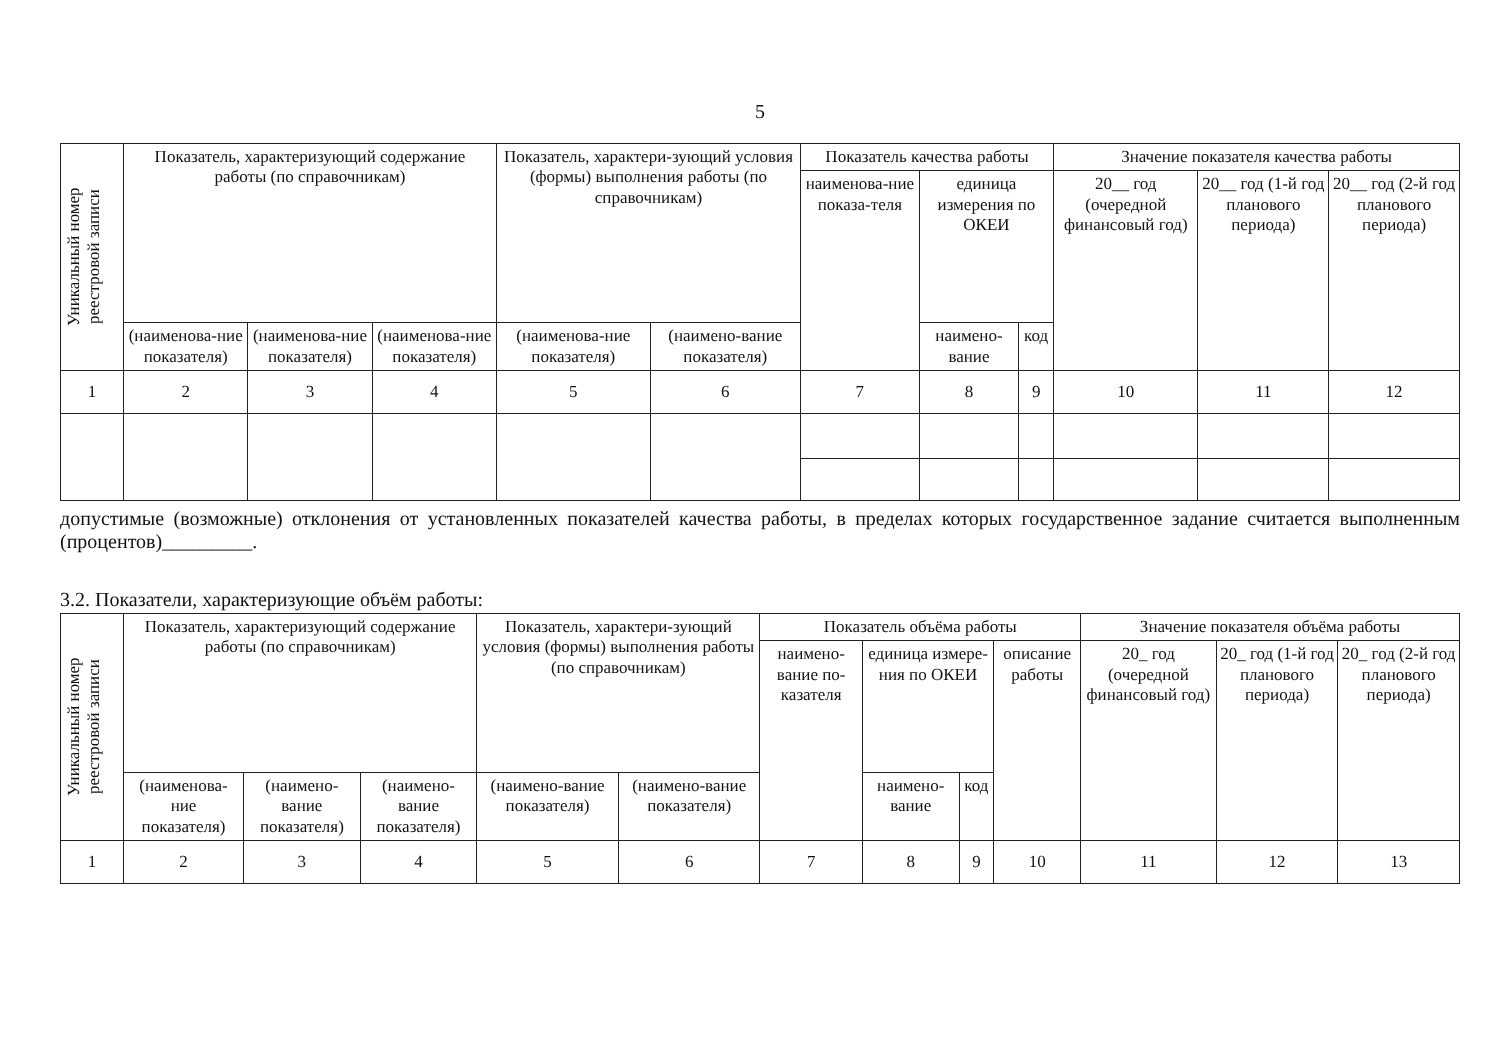5
| Уникальный номер реестровой записи | Показатель, характеризующий содержание работы (по справочникам) | | | Показатель, характери-зующий условия (формы) выполнения работы (по справочникам) | | Показатель качества работы | | | Значение показателя качества работы | | |
| --- | --- | --- | --- | --- | --- | --- | --- | --- | --- | --- | --- |
| | | | | | | наименова-ние показа-теля | единица измерения по ОКЕИ | | 20__ год (очередной финансовый год) | 20__ год (1-й год планового периода) | 20__ год (2-й год планового периода) |
| | (наименова-ние показателя) | (наименова-ние показателя) | (наименова-ние показателя) | (наименова-ние показателя) | (наимено-вание показателя) | | наимено-вание | код | | | |
| 1 | 2 | 3 | 4 | 5 | 6 | 7 | 8 | 9 | 10 | 11 | 12 |
допустимые (возможные) отклонения от установленных показателей качества работы, в пределах которых государственное задание считается выполненным (процентов)_________.
3.2. Показатели, характеризующие объём работы:
| Уникальный номер реестровой записи | Показатель, характеризующий содержание работы (по справочникам) | | | Показатель, характери-зующий условия (формы) выполнения работы (по справочникам) | | Показатель объёма работы | | | | Значение показателя объёма работы | | |
| --- | --- | --- | --- | --- | --- | --- | --- | --- | --- | --- | --- | --- |
| | | | | | | наимено-вание по-казателя | единица измере-ния по ОКЕИ | | описание работы | 20_ год (очередной финансовый год) | 20_ год (1-й год планового периода) | 20_ год (2-й год планового периода) |
| | (наименова-ние показателя) | (наимено-вание показателя) | (наимено-вание показателя) | (наимено-вание показателя) | (наимено-вание показателя) | | наимено-вание | код | | | | |
| 1 | 2 | 3 | 4 | 5 | 6 | 7 | 8 | 9 | 10 | 11 | 12 | 13 |